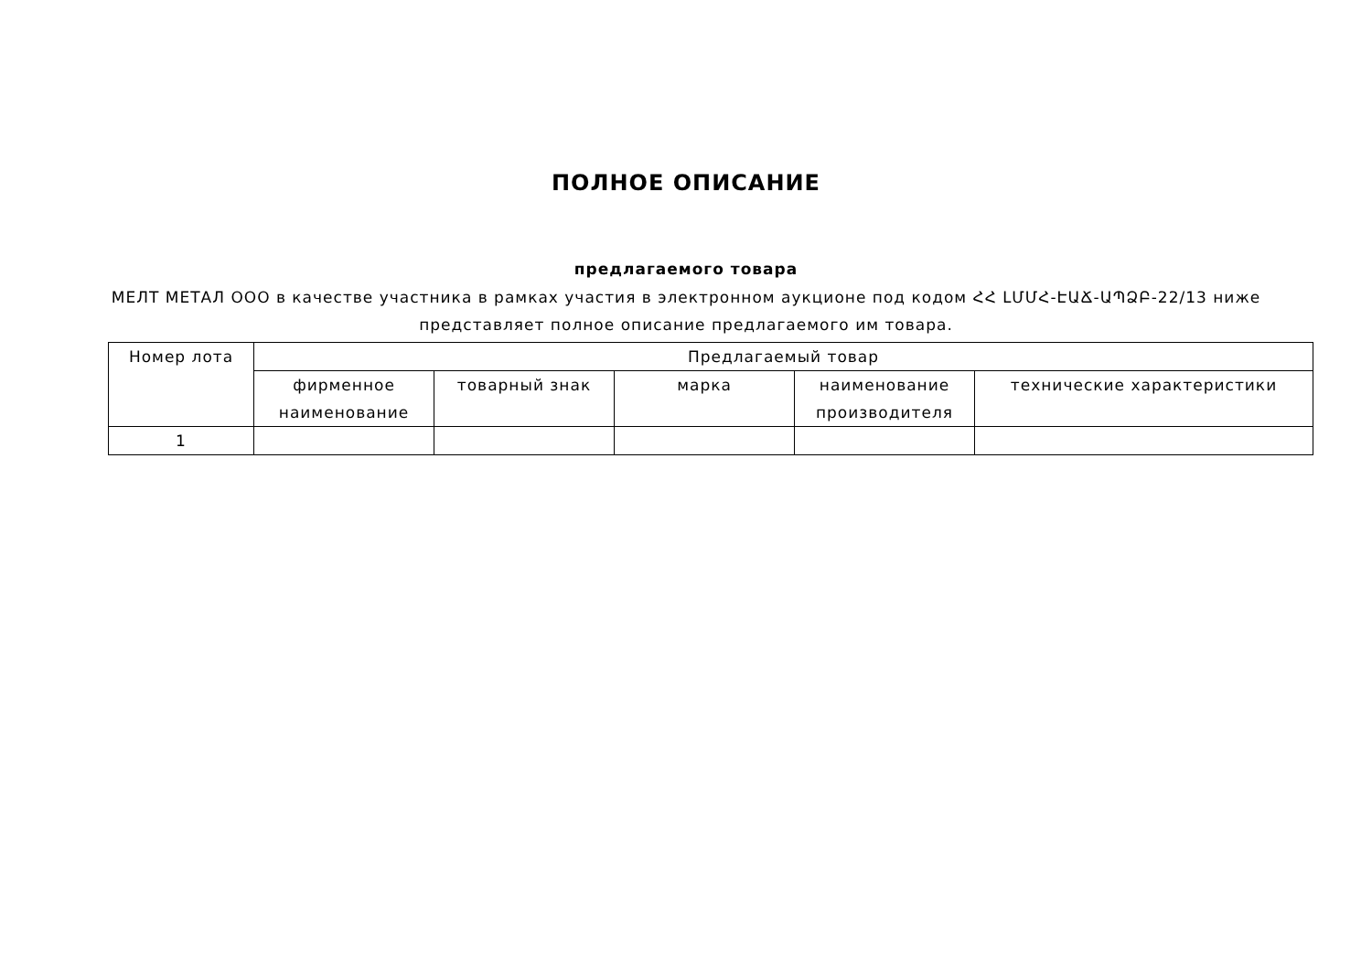ПОЛНОЕ ОПИСАНИЕ
предлагаемого товара
МЕЛТ МЕТАЛ ООО в качестве участника в рамках участия в электронном аукционе под кодом ՀՀ ԼՄՄՀ-ԷԱՃ-ԱՊՁԲ-22/13 ниже представляет полное описание предлагаемого им товара.
| Номер лота | Предлагаемый товар | | | | |
| --- | --- | --- | --- | --- | --- |
| | фирменное наименование | товарный знак | марка | наименование производителя | технические характеристики |
| 1 | | | | | |